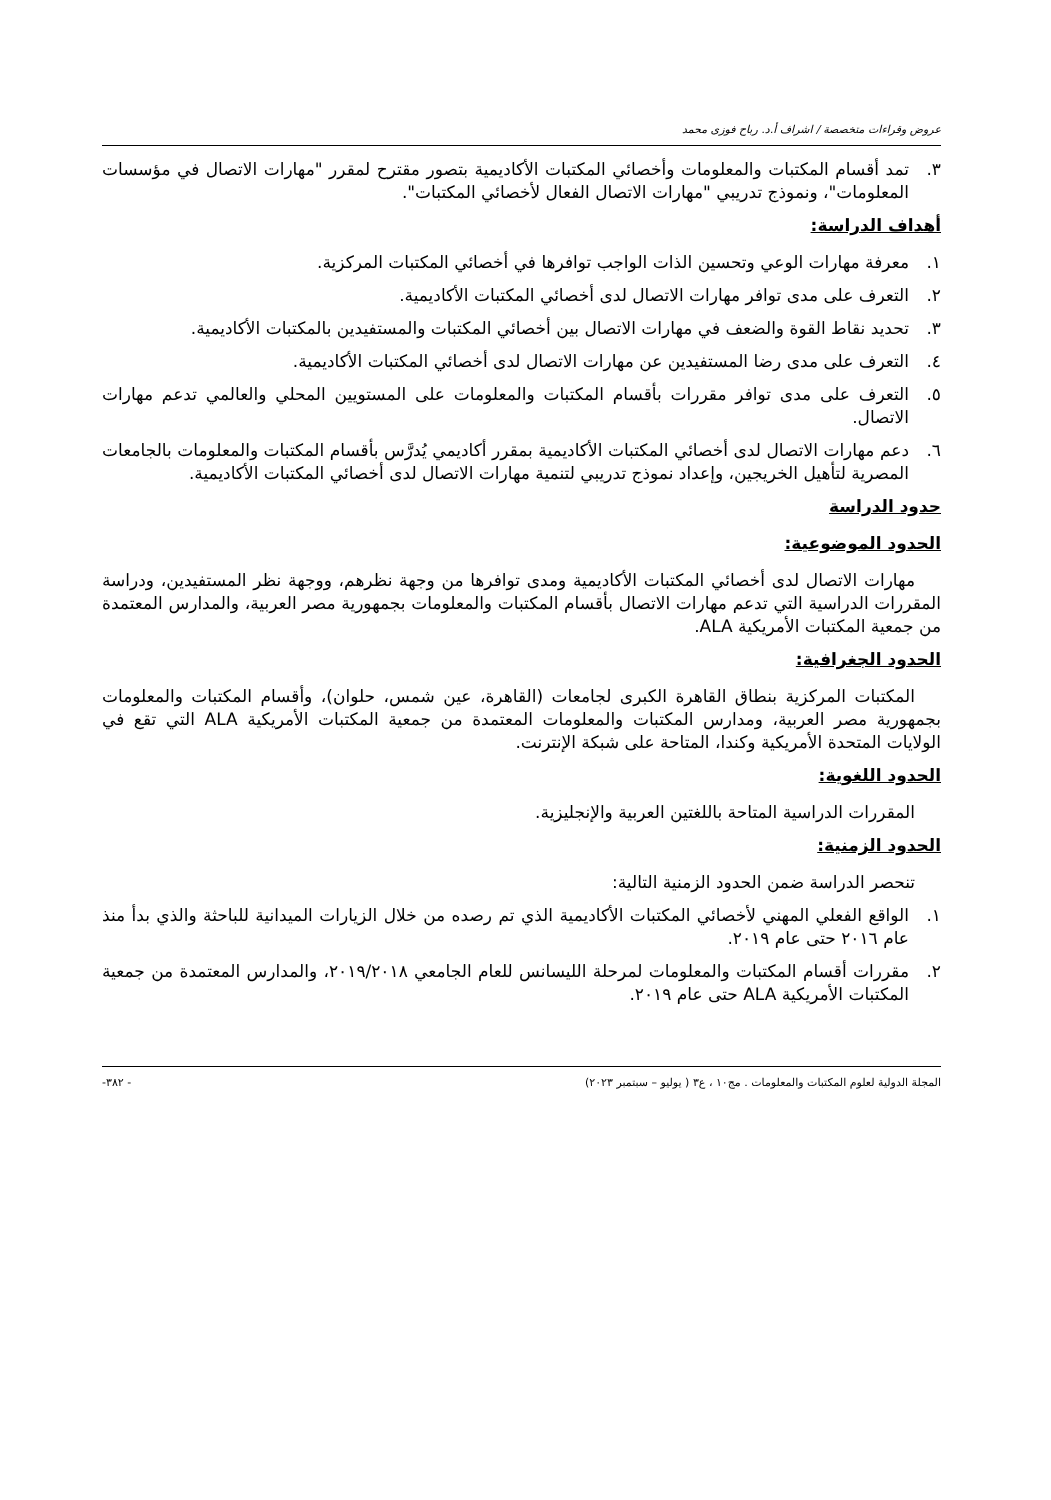عروض وقراءات متخصصة / اشراف أ.د. رباح فوزى محمد
٣. تمد أقسام المكتبات والمعلومات وأخصائي المكتبات الأكاديمية بتصور مقترح لمقرر "مهارات الاتصال في مؤسسات المعلومات"، ونموذج تدريبي "مهارات الاتصال الفعال لأخصائي المكتبات".
أهداف الدراسة:
١. معرفة مهارات الوعي وتحسين الذات الواجب توافرها في أخصائي المكتبات المركزية.
٢. التعرف على مدى توافر مهارات الاتصال لدى أخصائي المكتبات الأكاديمية.
٣. تحديد نقاط القوة والضعف في مهارات الاتصال بين أخصائي المكتبات والمستفيدين بالمكتبات الأكاديمية.
٤. التعرف على مدى رضا المستفيدين عن مهارات الاتصال لدى أخصائي المكتبات الأكاديمية.
٥. التعرف على مدى توافر مقررات بأقسام المكتبات والمعلومات على المستويين المحلي والعالمي تدعم مهارات الاتصال.
٦. دعم مهارات الاتصال لدى أخصائي المكتبات الأكاديمية بمقرر أكاديمي يُدرَّس بأقسام المكتبات والمعلومات بالجامعات المصرية لتأهيل الخريجين، وإعداد نموذج تدريبي لتنمية مهارات الاتصال لدى أخصائي المكتبات الأكاديمية.
حدود الدراسة
الحدود الموضوعية:
مهارات الاتصال لدى أخصائي المكتبات الأكاديمية ومدى توافرها من وجهة نظرهم، ووجهة نظر المستفيدين، ودراسة المقررات الدراسية التي تدعم مهارات الاتصال بأقسام المكتبات والمعلومات بجمهورية مصر العربية، والمدارس المعتمدة من جمعية المكتبات الأمريكية ALA.
الحدود الجغرافية:
المكتبات المركزية بنطاق القاهرة الكبرى لجامعات (القاهرة، عين شمس، حلوان)، وأقسام المكتبات والمعلومات بجمهورية مصر العربية، ومدارس المكتبات والمعلومات المعتمدة من جمعية المكتبات الأمريكية ALA التي تقع في الولايات المتحدة الأمريكية وكندا، المتاحة على شبكة الإنترنت.
الحدود اللغوية:
المقررات الدراسية المتاحة باللغتين العربية والإنجليزية.
الحدود الزمنية:
تنحصر الدراسة ضمن الحدود الزمنية التالية:
١. الواقع الفعلي المهني لأخصائي المكتبات الأكاديمية الذي تم رصده من خلال الزيارات الميدانية للباحثة والذي بدأ منذ عام ٢٠١٦ حتى عام ٢٠١٩.
٢. مقررات أقسام المكتبات والمعلومات لمرحلة الليسانس للعام الجامعي ٢٠١٩/٢٠١٨، والمدارس المعتمدة من جمعية المكتبات الأمريكية ALA حتى عام ٢٠١٩.
المجلة الدولية لعلوم المكتبات والمعلومات . مج١٠ ، ع٣ ( يوليو – سبتمبر ٢٠٢٣) - ٣٨٢-